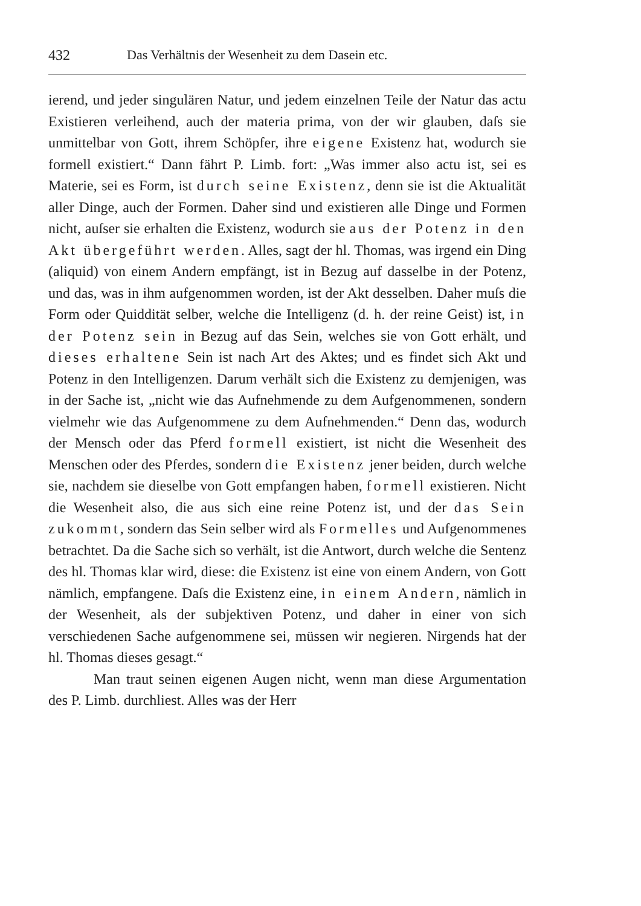432 Das Verhältnis der Wesenheit zu dem Dasein etc.
ierend, und jeder singulären Natur, und jedem einzelnen Teile der Natur das actu Existieren verleihend, auch der materia prima, von der wir glauben, daſs sie unmittelbar von Gott, ihrem Schöpfer, ihre eigene Existenz hat, wodurch sie formell existiert.“ Dann fährt P. Limb. fort: „Was immer also actu ist, sei es Materie, sei es Form, ist durch seine Existenz, denn sie ist die Aktualität aller Dinge, auch der Formen. Daher sind und existieren alle Dinge und Formen nicht, auſser sie erhalten die Existenz, wodurch sie aus der Potenz in den Akt übergeführt werden. Alles, sagt der hl. Thomas, was irgend ein Ding (aliquid) von einem Andern empfängt, ist in Bezug auf dasselbe in der Potenz, und das, was in ihm aufgenommen worden, ist der Akt desselben. Daher muſs die Form oder Quiddität selber, welche die Intelligenz (d. h. der reine Geist) ist, in der Potenz sein in Bezug auf das Sein, welches sie von Gott erhält, und dieses erhaltene Sein ist nach Art des Aktes; und es findet sich Akt und Potenz in den Intelligenzen. Darum verhält sich die Existenz zu demjenigen, was in der Sache ist, „nicht wie das Aufnehmende zu dem Aufgenommenen, sondern vielmehr wie das Aufgenommene zu dem Aufnehmenden.“ Denn das, wodurch der Mensch oder das Pferd formell existiert, ist nicht die Wesenheit des Menschen oder des Pferdes, sondern die Existenz jener beiden, durch welche sie, nachdem sie dieselbe von Gott empfangen haben, formell existieren. Nicht die Wesenheit also, die aus sich eine reine Potenz ist, und der das Sein zukommt, sondern das Sein selber wird als Formelles und Aufgenommenes betrachtet. Da die Sache sich so verhält, ist die Antwort, durch welche die Sentenz des hl. Thomas klar wird, diese: die Existenz ist eine von einem Andern, von Gott nämlich, empfangene. Daſs die Existenz eine, in einem Andern, nämlich in der Wesenheit, als der subjektiven Potenz, und daher in einer von sich verschiedenen Sache aufgenommene sei, müssen wir negieren. Nirgends hat der hl. Thomas dieses gesagt.“
Man traut seinen eigenen Augen nicht, wenn man diese Argumentation des P. Limb. durchliest. Alles was der Herr